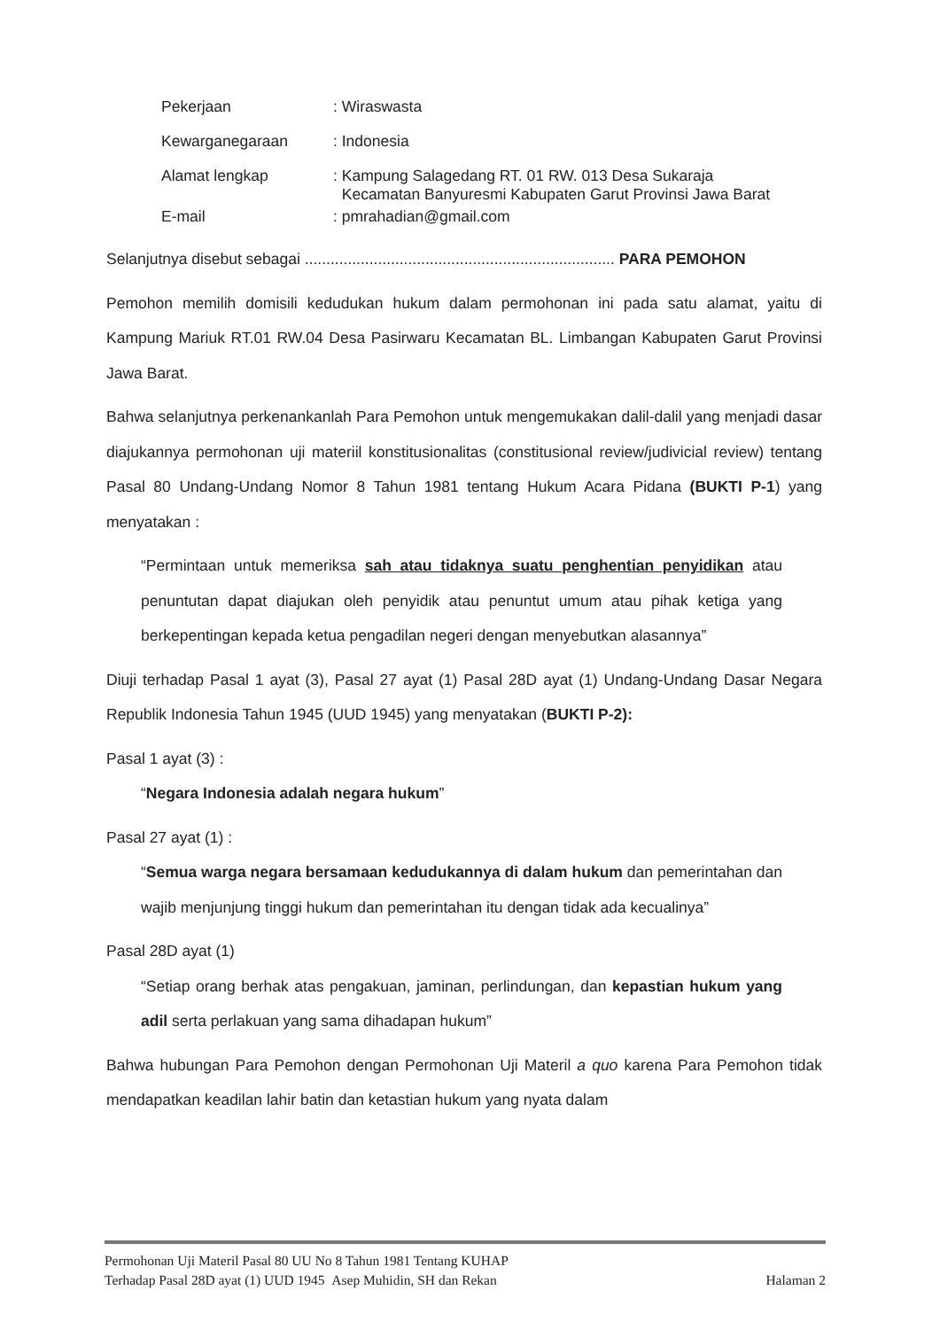| Pekerjaan | : Wiraswasta |
| Kewarganegaraan | : Indonesia |
| Alamat lengkap | : Kampung Salagedang RT. 01 RW. 013 Desa Sukaraja Kecamatan Banyuresmi Kabupaten Garut Provinsi Jawa Barat |
| E-mail | : pmrahadian@gmail.com |
Selanjutnya disebut sebagai ........................................................................ PARA PEMOHON
Pemohon memilih domisili kedudukan hukum dalam permohonan ini pada satu alamat, yaitu di Kampung Mariuk RT.01 RW.04 Desa Pasirwaru Kecamatan BL. Limbangan Kabupaten Garut Provinsi Jawa Barat.
Bahwa selanjutnya perkenankanlah Para Pemohon untuk mengemukakan dalil-dalil yang menjadi dasar diajukannya permohonan uji materiil konstitusionalitas (constitusional review/judivicial review) tentang Pasal 80 Undang-Undang Nomor 8 Tahun 1981 tentang Hukum Acara Pidana (BUKTI P-1) yang menyatakan :
“Permintaan untuk memeriksa sah atau tidaknya suatu penghentian penyidikan atau penuntutan dapat diajukan oleh penyidik atau penuntut umum atau pihak ketiga yang berkepentingan kepada ketua pengadilan negeri dengan menyebutkan alasannya”
Diuji terhadap Pasal 1 ayat (3), Pasal 27 ayat (1) Pasal 28D ayat (1) Undang-Undang Dasar Negara Republik Indonesia Tahun 1945 (UUD 1945) yang menyatakan (BUKTI P-2):
Pasal 1 ayat (3) :
“Negara Indonesia adalah negara hukum”
Pasal 27 ayat (1) :
“Semua warga negara bersamaan kedudukannya di dalam hukum dan pemerintahan dan wajib menjunjung tinggi hukum dan pemerintahan itu dengan tidak ada kecualinya”
Pasal 28D ayat (1)
“Setiap orang berhak atas pengakuan, jaminan, perlindungan, dan kepastian hukum yang adil serta perlakuan yang sama dihadapan hukum”
Bahwa hubungan Para Pemohon dengan Permohonan Uji Materil a quo karena Para Pemohon tidak mendapatkan keadilan lahir batin dan ketastian hukum yang nyata dalam
Permohonan Uji Materil Pasal 80 UU No 8 Tahun 1981 Tentang KUHAP
Terhadap Pasal 28D ayat (1) UUD 1945 Asep Muhidin, SH dan Rekan Halaman 2